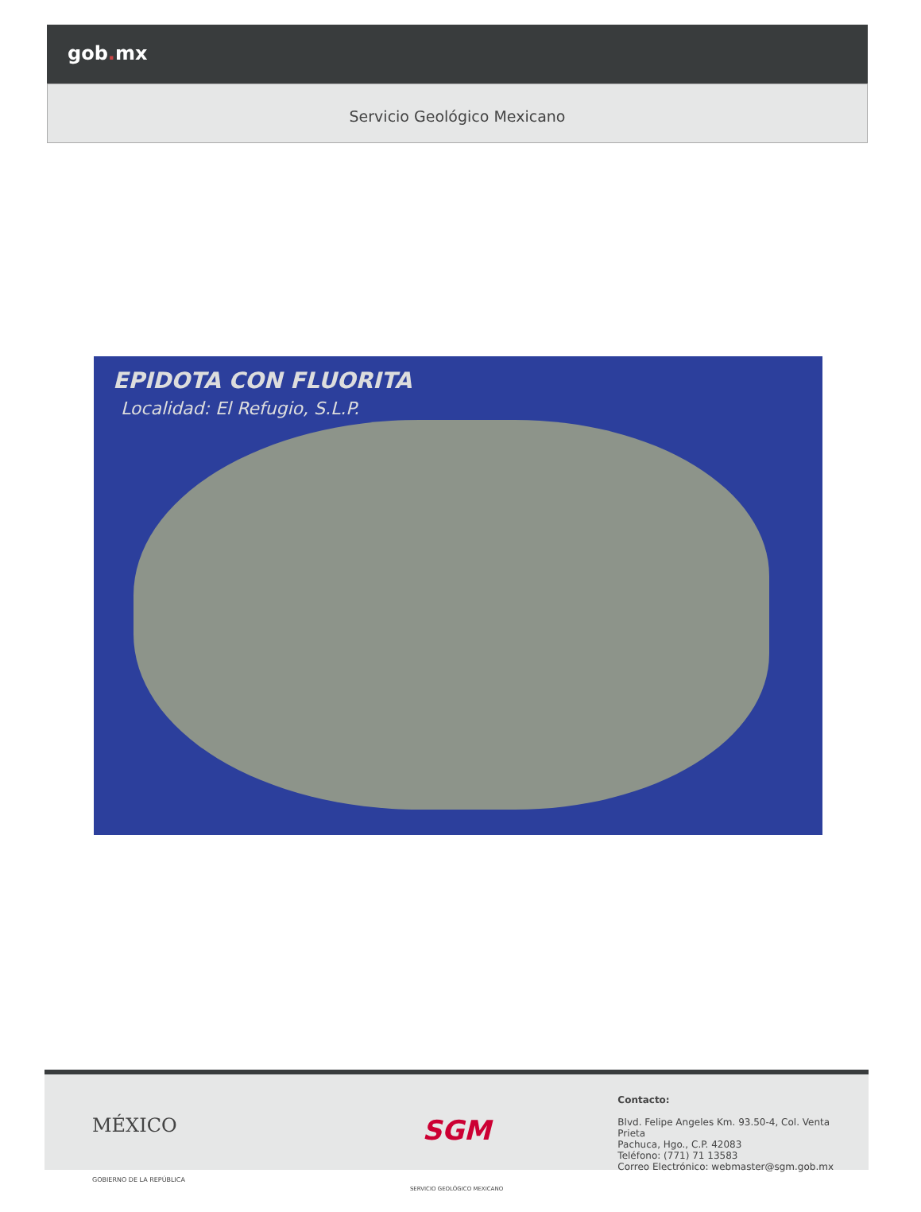gob. mx
Servicio Geológico Mexicano
EPIDOTA CON FLUORITA
Localidad: El Refugio, S.L.P.
MÉXICO
GOBIERNO DE LA REPÚBLICA
SGM
SERVICIO GEOLÓGICO MEXICANO
Contacto:
Blvd. Felipe Angeles Km. 93.50-4, Col. Venta Prieta
Pachuca, Hgo., C.P. 42083
Teléfono: (771) 71 13583
Correo Electrónico: webmaster@sgm.gob.mx